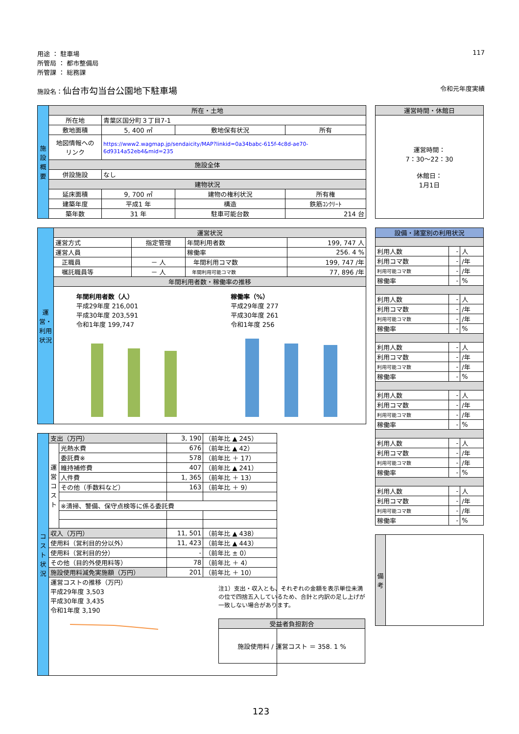用途 ： 駐車場
所管局 ： 都市整備局
所管課 ： 総務課
117
施設名：仙台市勾当台公園地下駐車場
令和元年度実績
| 施設概要 | 所在・土地 | | | |
| | 所在地 | 青葉区国分町３丁目7-1 | | |
| | 敷地面積 | 5, 400 ㎡ | 敷地保有状況 | 所有 |
| | 地図情報への リンク | https://www2.wagmap.jp/sendaicity/MAP?linkid=0a34babc-615f-4c8d-ae70- 6d9314a52eb4&mid=235 | | |
| | 施設全体 | | | |
| | 併設施設 | なし | | |
| | 建物状況 | | | |
| | 延床面積 | 9, 700 ㎡ | 建物の権利状況 | 所有権 |
| | 建築年度 | 平成1 年 | 構造 | 鉄筋ｺﾝｸﾘｰﾄ |
| | 築年数 | 31 年 | 駐車可能台数 | 214 台 |
| 運営時間・休館日 |
| 運営時間： 7：30～22：30 休館日： 1月1日 |
| 運営・利用状況 | 運営状況 | | | |
| | 運営方式 | 指定管理 | 年間利用者数 | 199, 747 人 |
| | 運営人員 | | 稼働率 | 256. 4 % |
| | 正職員 | － 人 | 年間利用コマ数 | 199, 747 /年 |
| | 嘱託職員等 | － 人 | 年間利用可能コマ数 | 77, 896 /年 |
| | 年間利用者数・稼働率の推移 | | | |
| | 年間利用者数（人） 平成29年度 216,001 平成30年度 203,591 令和1年度 199,747 稼働率（%） 平成29年度 277 平成30年度 261 令和1年度 256 | | | |
| コスト状況 | 支出（万円） | | 3, 190 | （前年比 ▲ 245） |
| | 運営コスト | 光熱水費 | 676 | （前年比 ▲ 42） |
| | | 委託費※ | 578 | （前年比 ＋ 17） |
| | | 維持補修費 | 407 | （前年比 ▲ 241） |
| | | 人件費 | 1, 365 | （前年比 ＋ 13） |
| | | その他（手数料など） | 163 | （前年比 ＋ 9） |
| | | ※清掃、警備、保守点検等に係る委託費 | | |
| | 収入（万円） | | 11, 501 | （前年比 ▲ 438） |
| | 使用料（営利目的分以外） | | 11, 423 | （前年比 ▲ 443） |
| | 使用料（営利目的分） | | - | （前年比 ± 0） |
| | その他（目的外使用料等） | | 78 | （前年比 ＋ 4） |
| | 施設使用料減免実施額（万円） | | 201 | （前年比 ＋ 10） |
| | 運営コストの推移（万円） 平成29年度 3,503 平成30年度 3,435 令和1年度 3,190 | | | |
注1）支出・収入とも、それぞれの金額を表示単位未満の位で四捨五入しているため、合計と内訳の足し上げが一致しない場合があります。
| 受益者負担割合 |
| 施設使用料 / 運営コスト ＝ 358. 1 % |
| 設備・諸室別の利用状況 | | |
| 利用人数 | - | 人 |
| 利用コマ数 | - | /年 |
| 利用可能コマ数 | - | /年 |
| 稼働率 | - | % |
| 利用人数 | - | 人 |
| 利用コマ数 | - | /年 |
| 利用可能コマ数 | - | /年 |
| 稼働率 | - | % |
| 利用人数 | - | 人 |
| 利用コマ数 | - | /年 |
| 利用可能コマ数 | - | /年 |
| 稼働率 | - | % |
| 利用人数 | - | 人 |
| 利用コマ数 | - | /年 |
| 利用可能コマ数 | - | /年 |
| 稼働率 | - | % |
| 利用人数 | - | 人 |
| 利用コマ数 | - | /年 |
| 利用可能コマ数 | - | /年 |
| 稼働率 | - | % |
| 利用人数 | - | 人 |
| 利用コマ数 | - | /年 |
| 利用可能コマ数 | - | /年 |
| 稼働率 | - | % |
| 備考 | |
123